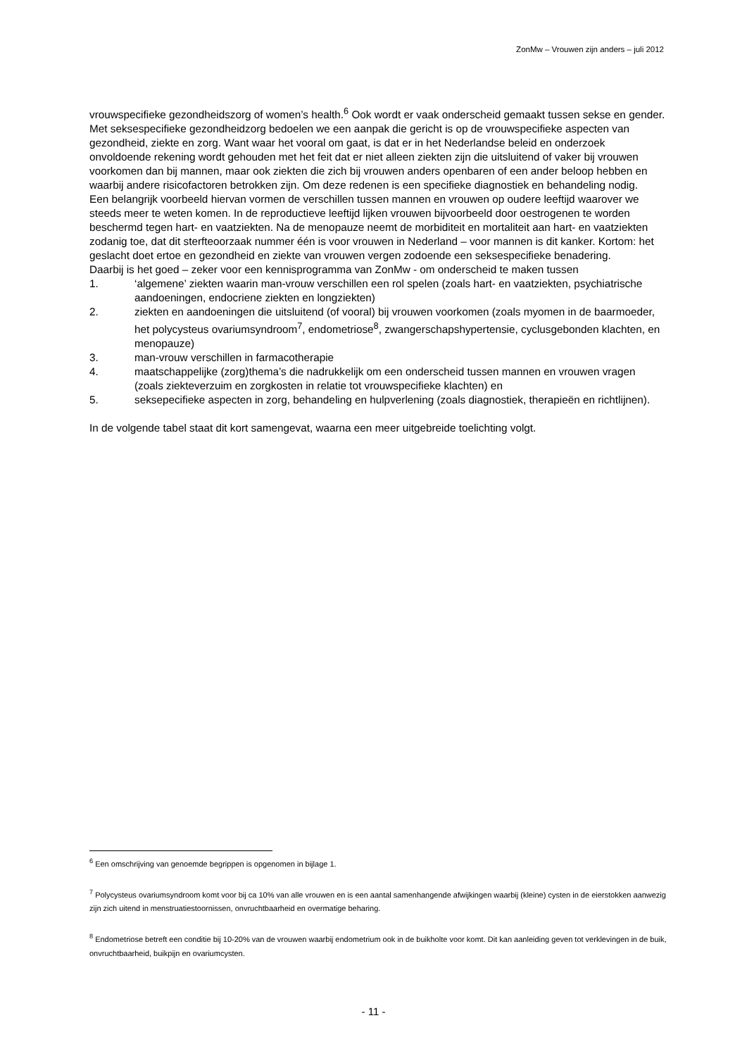ZonMw – Vrouwen zijn anders – juli 2012
vrouwspecifieke gezondheidszorg of women’s health.<sup>6</sup> Ook wordt er vaak onderscheid gemaakt tussen sekse en gender.
Met seksespecifieke gezondheidzorg bedoelen we een aanpak die gericht is op de vrouwspecifieke aspecten van gezondheid, ziekte en zorg. Want waar het vooral om gaat, is dat er in het Nederlandse beleid en onderzoek onvoldoende rekening wordt gehouden met het feit dat er niet alleen ziekten zijn die uitsluitend of vaker bij vrouwen voorkomen dan bij mannen, maar ook ziekten die zich bij vrouwen anders openbaren of een ander beloop hebben en waarbij andere risicofactoren betrokken zijn. Om deze redenen is een specifieke diagnostiek en behandeling nodig.
Een belangrijk voorbeeld hiervan vormen de verschillen tussen mannen en vrouwen op oudere leeftijd waarover we steeds meer te weten komen. In de reproductieve leeftijd lijken vrouwen bijvoorbeeld door oestrogenen te worden beschermd tegen hart- en vaatziekten. Na de menopauze neemt de morbiditeit en mortaliteit aan hart- en vaatziekten zodanig toe, dat dit sterfteoorzaak nummer één is voor vrouwen in Nederland – voor mannen is dit kanker. Kortom: het geslacht doet ertoe en gezondheid en ziekte van vrouwen vergen zodoende een seksespecifieke benadering.
Daarbij is het goed – zeker voor een kennisprogramma van ZonMw - om onderscheid te maken tussen
1. ‘algemene’ ziekten waarin man-vrouw verschillen een rol spelen (zoals hart- en vaatziekten, psychiatrische aandoeningen, endocriene ziekten en longziekten)
2. ziekten en aandoeningen die uitsluitend (of vooral) bij vrouwen voorkomen (zoals myomen in de baarmoeder, het polycysteus ovariumsyndroom<sup>7</sup>, endometriose<sup>8</sup>, zwangerschapshypertensie, cyclusgebonden klachten, en menopauze)
3. man-vrouw verschillen in farmacotherapie
4. maatschappelijke (zorg)thema’s die nadrukkelijk om een onderscheid tussen mannen en vrouwen vragen (zoals ziekteverzuim en zorgkosten in relatie tot vrouwspecifieke klachten) en
5. seksepecifieke aspecten in zorg, behandeling en hulpverlening (zoals diagnostiek, therapieën en richtlijnen).
In de volgende tabel staat dit kort samengevat, waarna een meer uitgebreide toelichting volgt.
<sup>6</sup> Een omschrijving van genoemde begrippen is opgenomen in bijlage 1.
<sup>7</sup> Polycysteus ovariumsyndroom komt voor bij ca 10% van alle vrouwen en is een aantal samenhangende afwijkingen waarbij (kleine) cysten in de eierstokken aanwezig zijn zich uitend in menstruatiestoornissen, onvruchtbaarheid en overmatige beharing.
<sup>8</sup> Endometriose betreft een conditie bij 10-20% van de vrouwen waarbij endometrium ook in de buikholte voor komt. Dit kan aanleiding geven tot verklevingen in de buik, onvruchtbaarheid, buikpijn en ovariumcysten.
- 11 -